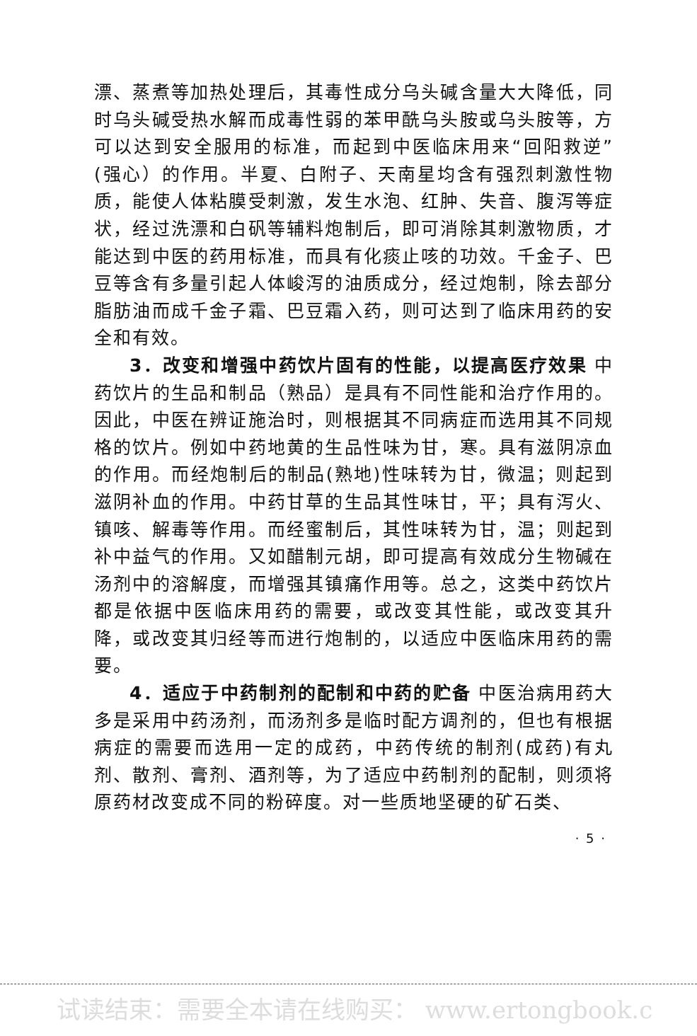漂、蒸煮等加热处理后，其毒性成分乌头碱含量大大降低，同时乌头碱受热水解而成毒性弱的苯甲酰乌头胺或乌头胺等，方可以达到安全服用的标准，而起到中医临床用来“回阳救逆”(强心）的作用。半夏、白附子、天南星均含有强烈刺激性物质，能使人体粘膜受刺激，发生水泡、红肿、失音、腹泻等症状，经过洗漂和白矾等辅料炮制后，即可消除其刺激物质，才能达到中医的药用标准，而具有化痰止咳的功效。千金子、巴豆等含有多量引起人体峻泻的油质成分，经过炮制，除去部分脂肪油而成千金子霜、巴豆霜入药，则可达到了临床用药的安全和有效。
3．改变和增强中药饮片固有的性能，以提高医疗效果 中药饮片的生品和制品（熟品）是具有不同性能和治疗作用的。因此，中医在辨证施治时，则根据其不同病症而选用其不同规格的饮片。例如中药地黄的生品性味为甘，寒。具有滋阴凉血的作用。而经炮制后的制品(熟地)性味转为甘，微温；则起到滋阴补血的作用。中药甘草的生品其性味甘，平；具有泻火、镇咳、解毒等作用。而经蜜制后，其性味转为甘，温；则起到补中益气的作用。又如醋制元胡，即可提高有效成分生物碱在汤剂中的溶解度，而增强其镇痛作用等。总之，这类中药饮片都是依据中医临床用药的需要，或改变其性能，或改变其升降，或改变其归经等而进行炮制的，以适应中医临床用药的需要。
4．适应于中药制剂的配制和中药的贮备 中医治病用药大多是采用中药汤剂，而汤剂多是临时配方调剂的，但也有根据病症的需要而选用一定的成药，中药传统的制剂(成药)有丸剂、散剂、膏剂、酒剂等，为了适应中药制剂的配制，则须将原药材改变成不同的粉碎度。对一些质地坚硬的矿石类、
· 5 ·
试读结束：需要全本请在线购买： www.ertongbook.c